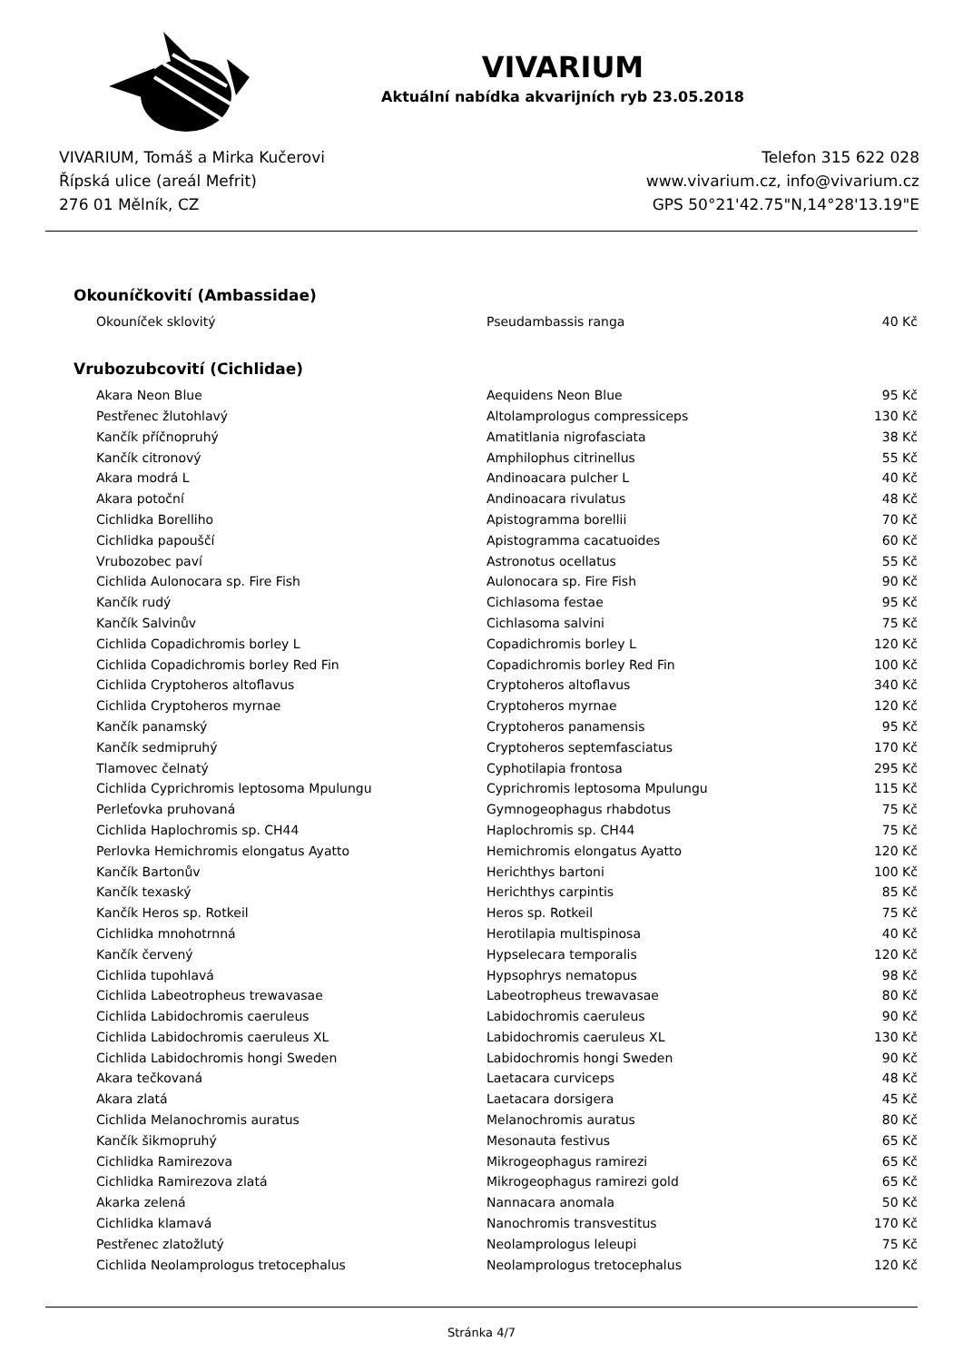VIVARIUM
Aktuální nabídka akvarijních ryb 23.05.2018
VIVARIUM, Tomáš a Mirka Kučerovi
Řípská ulice (areál Mefrit)
276 01 Mělník, CZ
Telefon 315 622 028
www.vivarium.cz, info@vivarium.cz
GPS 50°21'42.75"N,14°28'13.19"E
Okouníčkovití (Ambassidae)
| Okouníček sklovitý | Pseudambassis ranga | 40 Kč |
Vrubozubcovití (Cichlidae)
| Akara Neon Blue | Aequidens Neon Blue | 95 Kč |
| Pestřenec žlutohlavý | Altolamprologus compressiceps | 130 Kč |
| Kančík příčnopruhý | Amatitlania nigrofasciata | 38 Kč |
| Kančík citronový | Amphilophus citrinellus | 55 Kč |
| Akara modrá L | Andinoacara pulcher L | 40 Kč |
| Akara potoční | Andinoacara rivulatus | 48 Kč |
| Cichlidka Borelliho | Apistogramma borellii | 70 Kč |
| Cichlidka papouščí | Apistogramma cacatuoides | 60 Kč |
| Vrubozobec paví | Astronotus ocellatus | 55 Kč |
| Cichlida Aulonocara sp. Fire Fish | Aulonocara sp. Fire Fish | 90 Kč |
| Kančík rudý | Cichlasoma festae | 95 Kč |
| Kančík Salvinův | Cichlasoma salvini | 75 Kč |
| Cichlida Copadichromis borley L | Copadichromis borley L | 120 Kč |
| Cichlida Copadichromis borley Red Fin | Copadichromis borley Red Fin | 100 Kč |
| Cichlida Cryptoheros altoflavus | Cryptoheros altoflavus | 340 Kč |
| Cichlida Cryptoheros myrnae | Cryptoheros myrnae | 120 Kč |
| Kančík panamský | Cryptoheros panamensis | 95 Kč |
| Kančík sedmipruhý | Cryptoheros septemfasciatus | 170 Kč |
| Tlamovec čelnatý | Cyphotilapia frontosa | 295 Kč |
| Cichlida Cyprichromis leptosoma Mpulungu | Cyprichromis leptosoma Mpulungu | 115 Kč |
| Perleťovka pruhovaná | Gymnogeophagus rhabdotus | 75 Kč |
| Cichlida Haplochromis sp. CH44 | Haplochromis sp. CH44 | 75 Kč |
| Perlovka Hemichromis elongatus Ayatto | Hemichromis elongatus Ayatto | 120 Kč |
| Kančík Bartonův | Herichthys bartoni | 100 Kč |
| Kančík texaský | Herichthys carpintis | 85 Kč |
| Kančík Heros sp. Rotkeil | Heros sp. Rotkeil | 75 Kč |
| Cichlidka mnohotrnná | Herotilapia multispinosa | 40 Kč |
| Kančík červený | Hypselecara temporalis | 120 Kč |
| Cichlida tupohlavá | Hypsophrys nematopus | 98 Kč |
| Cichlida Labeotropheus trewavasae | Labeotropheus trewavasae | 80 Kč |
| Cichlida Labidochromis caeruleus | Labidochromis caeruleus | 90 Kč |
| Cichlida Labidochromis caeruleus XL | Labidochromis caeruleus XL | 130 Kč |
| Cichlida Labidochromis hongi Sweden | Labidochromis hongi Sweden | 90 Kč |
| Akara tečkovaná | Laetacara curviceps | 48 Kč |
| Akara zlatá | Laetacara dorsigera | 45 Kč |
| Cichlida Melanochromis auratus | Melanochromis auratus | 80 Kč |
| Kančík šikmopruhý | Mesonauta festivus | 65 Kč |
| Cichlidka Ramirezova | Mikrogeophagus ramirezi | 65 Kč |
| Cichlidka Ramirezova zlatá | Mikrogeophagus ramirezi gold | 65 Kč |
| Akarka zelená | Nannacara anomala | 50 Kč |
| Cichlidka klamavá | Nanochromis transvestitus | 170 Kč |
| Pestřenec zlatožlutý | Neolamprologus leleupi | 75 Kč |
| Cichlida Neolamprologus tretocephalus | Neolamprologus tretocephalus | 120 Kč |
Stránka 4/7